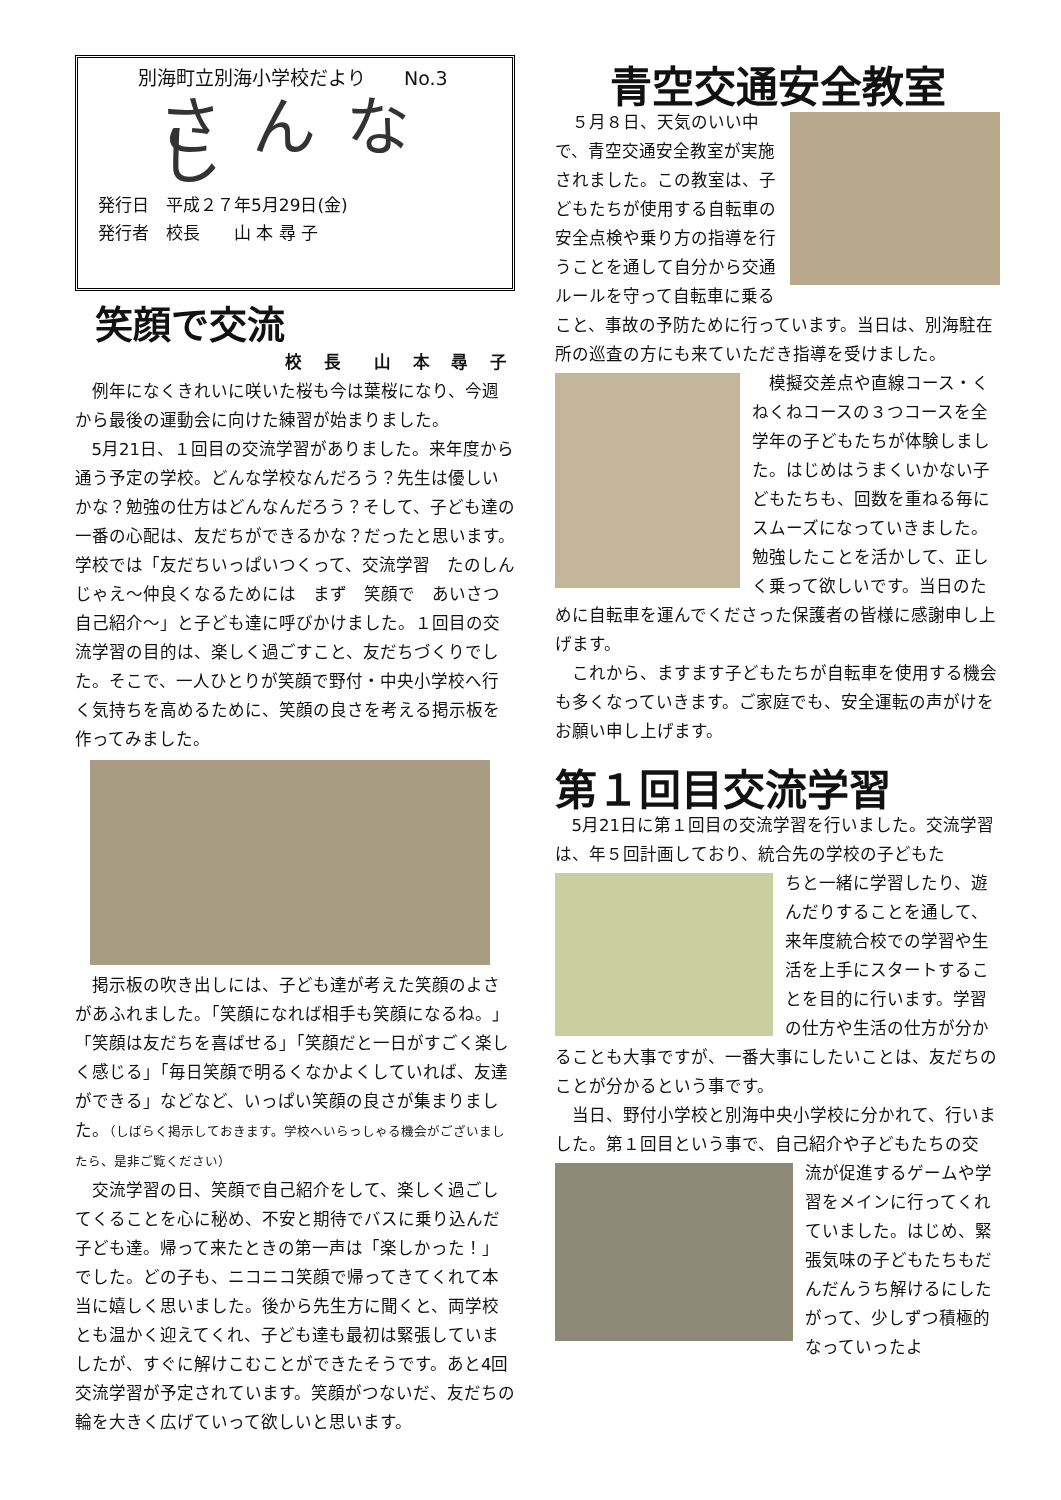別海町立別海小学校だより　　No.3
さんなし
発行日　平成２７年5月29日(金)
発行者　校長　　山 本 尋 子
笑顔で交流
校 長　山 本 尋 子
例年になくきれいに咲いた桜も今は葉桜になり、今週から最後の運動会に向けた練習が始まりました。
5月21日、１回目の交流学習がありました。来年度から通う予定の学校。どんな学校なんだろう？先生は優しいかな？勉強の仕方はどんなんだろう？そして、子ども達の一番の心配は、友だちができるかな？だったと思います。学校では「友だちいっぱいつくって、交流学習　たのしんじゃえ～仲良くなるためには　まず　笑顔で　あいさつ　自己紹介～」と子ども達に呼びかけました。１回目の交流学習の目的は、楽しく過ごすこと、友だちづくりでした。そこで、一人ひとりが笑顔で野付・中央小学校へ行く気持ちを高めるために、笑顔の良さを考える掲示板を作ってみました。
掲示板の吹き出しには、子ども達が考えた笑顔のよさがあふれました。「笑顔になれば相手も笑顔になるね。」「笑顔は友だちを喜ばせる」「笑顔だと一日がすごく楽しく感じる」「毎日笑顔で明るくなかよくしていれば、友達ができる」などなど、いっぱい笑顔の良さが集まりました。（しばらく掲示しておきます。学校へいらっしゃる機会がございましたら、是非ご覧ください）
交流学習の日、笑顔で自己紹介をして、楽しく過ごしてくることを心に秘め、不安と期待でバスに乗り込んだ子ども達。帰って来たときの第一声は「楽しかった！」でした。どの子も、ニコニコ笑顔で帰ってきてくれて本当に嬉しく思いました。後から先生方に聞くと、両学校とも温かく迎えてくれ、子ども達も最初は緊張していましたが、すぐに解けこむことができたそうです。あと4回交流学習が予定されています。笑顔がつないだ、友だちの輪を大きく広げていって欲しいと思います。
青空交通安全教室
５月８日、天気のいい中で、青空交通安全教室が実施されました。この教室は、子どもたちが使用する自転車の安全点検や乗り方の指導を行うことを通して自分から交通ルールを守って自転車に乗ること、事故の予防ために行っています。当日は、別海駐在所の巡査の方にも来ていただき指導を受けました。
模擬交差点や直線コース・くねくねコースの３つコースを全学年の子どもたちが体験しました。はじめはうまくいかない子どもたちも、回数を重ねる毎にスムーズになっていきました。勉強したことを活かして、正しく乗って欲しいです。当日のために自転車を運んでくださった保護者の皆様に感謝申し上げます。
これから、ますます子どもたちが自転車を使用する機会も多くなっていきます。ご家庭でも、安全運転の声がけをお願い申し上げます。
第１回目交流学習
5月21日に第１回目の交流学習を行いました。交流学習は、年５回計画しており、統合先の学校の子どもた
ちと一緒に学習したり、遊んだりすることを通して、来年度統合校での学習や生活を上手にスタートすることを目的に行います。学習の仕方や生活の仕方が分かることも大事ですが、一番大事にしたいことは、友だちのことが分かるという事です。
当日、野付小学校と別海中央小学校に分かれて、行いました。第１回目という事で、自己紹介や子どもたちの交
流が促進するゲームや学習をメインに行ってくれていました。はじめ、緊張気味の子どもたちもだんだんうち解けるにしたがって、少しずつ積極的なっていったよ